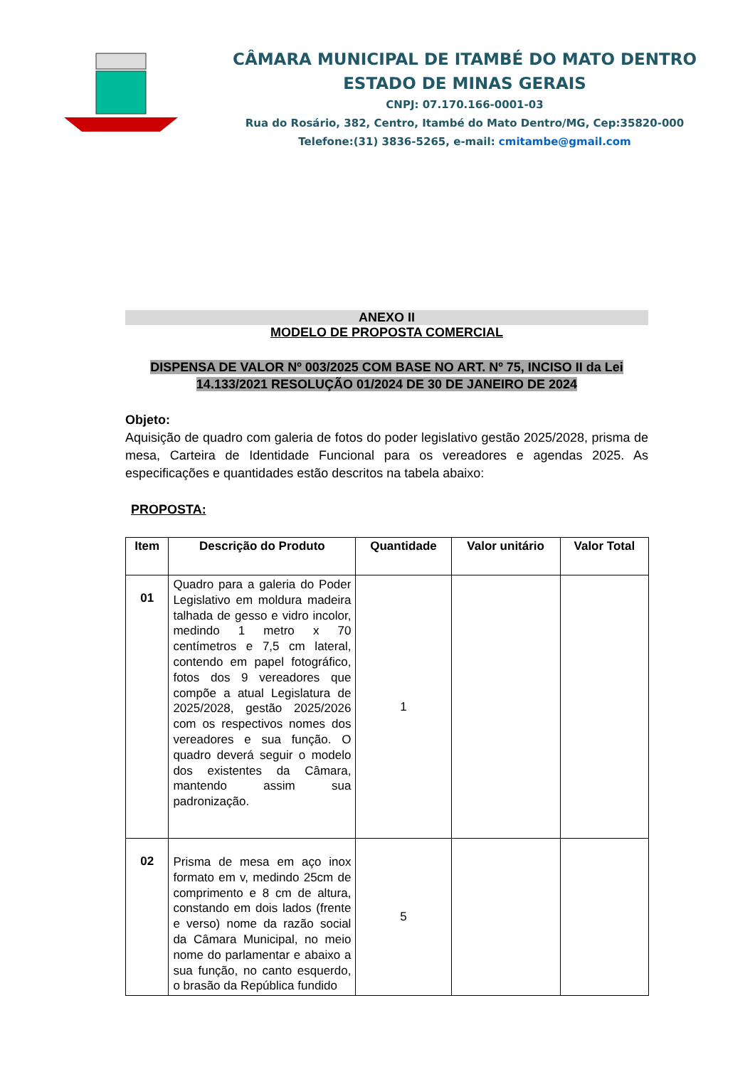CÂMARA MUNICIPAL DE ITAMBÉ DO MATO DENTRO
ESTADO DE MINAS GERAIS
CNPJ: 07.170.166-0001-03
Rua do Rosário, 382, Centro, Itambé do Mato Dentro/MG, Cep:35820-000
Telefone:(31) 3836-5265, e-mail: cmitambe@gmail.com
ANEXO II
MODELO DE PROPOSTA COMERCIAL
DISPENSA DE VALOR Nº 003/2025 COM BASE NO ART. Nº 75, INCISO II da Lei 14.133/2021 RESOLUÇÃO 01/2024 DE 30 DE JANEIRO DE 2024
Objeto:
Aquisição de quadro com galeria de fotos do poder legislativo gestão 2025/2028, prisma de mesa, Carteira de Identidade Funcional para os vereadores e agendas 2025. As especificações e quantidades estão descritos na tabela abaixo:
PROPOSTA:
| Item | Descrição do Produto | Quantidade | Valor unitário | Valor Total |
| --- | --- | --- | --- | --- |
| 01 | Quadro para a galeria do Poder Legislativo em moldura madeira talhada de gesso e vidro incolor, medindo 1 metro x 70 centímetros e 7,5 cm lateral, contendo em papel fotográfico, fotos dos 9 vereadores que compõe a atual Legislatura de 2025/2028, gestão 2025/2026 com os respectivos nomes dos vereadores e sua função. O quadro deverá seguir o modelo dos existentes da Câmara, mantendo assim sua padronização. | 1 | | |
| 02 | Prisma de mesa em aço inox formato em v, medindo 25cm de comprimento e 8 cm de altura, constando em dois lados (frente e verso) nome da razão social da Câmara Municipal, no meio nome do parlamentar e abaixo a sua função, no canto esquerdo, o brasão da República fundido | 5 | | |